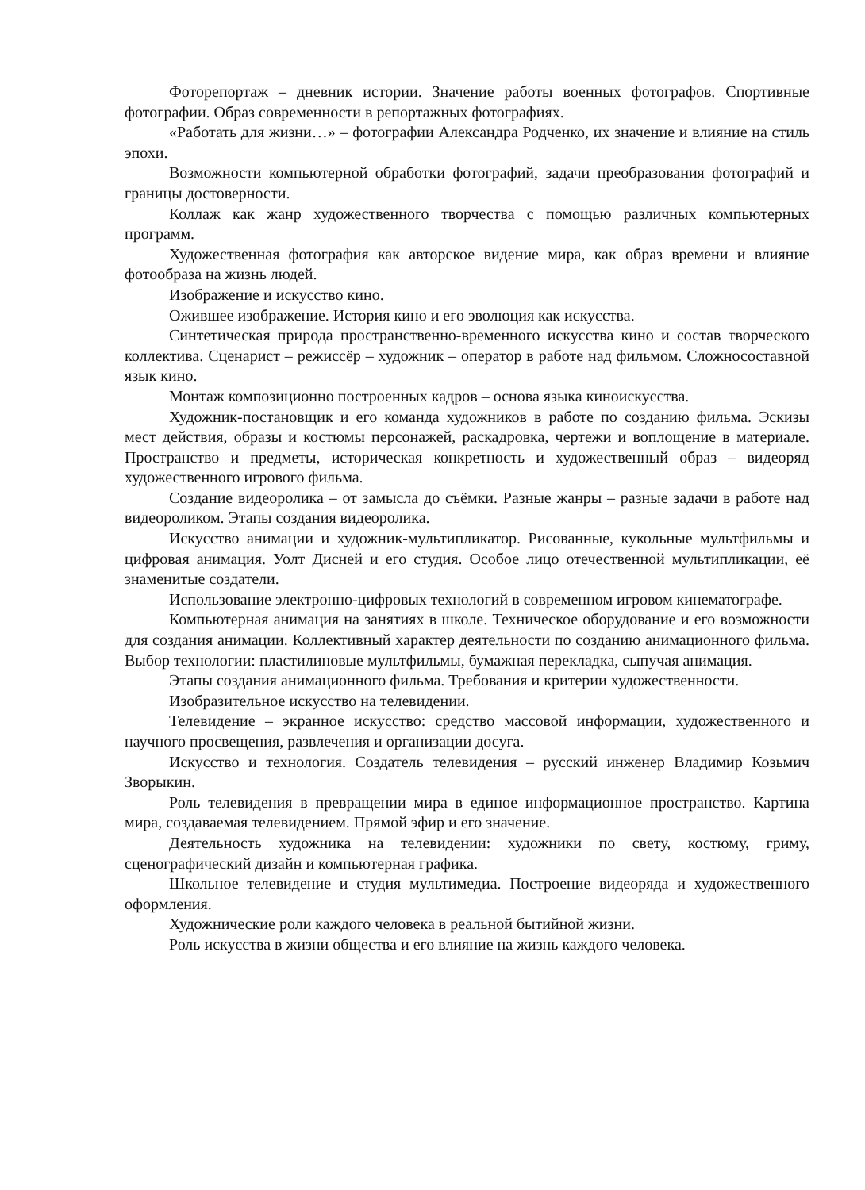Фоторепортаж – дневник истории. Значение работы военных фотографов. Спортивные фотографии. Образ современности в репортажных фотографиях.
«Работать для жизни…» – фотографии Александра Родченко, их значение и влияние на стиль эпохи.
Возможности компьютерной обработки фотографий, задачи преобразования фотографий и границы достоверности.
Коллаж как жанр художественного творчества с помощью различных компьютерных программ.
Художественная фотография как авторское видение мира, как образ времени и влияние фотообраза на жизнь людей.
Изображение и искусство кино.
Ожившее изображение. История кино и его эволюция как искусства.
Синтетическая природа пространственно-временного искусства кино и состав творческого коллектива. Сценарист – режиссёр – художник – оператор в работе над фильмом. Сложносоставной язык кино.
Монтаж композиционно построенных кадров – основа языка киноискусства.
Художник-постановщик и его команда художников в работе по созданию фильма. Эскизы мест действия, образы и костюмы персонажей, раскадровка, чертежи и воплощение в материале. Пространство и предметы, историческая конкретность и художественный образ – видеоряд художественного игрового фильма.
Создание видеоролика – от замысла до съёмки. Разные жанры – разные задачи в работе над видеороликом. Этапы создания видеоролика.
Искусство анимации и художник-мультипликатор. Рисованные, кукольные мультфильмы и цифровая анимация. Уолт Дисней и его студия. Особое лицо отечественной мультипликации, её знаменитые создатели.
Использование электронно-цифровых технологий в современном игровом кинематографе.
Компьютерная анимация на занятиях в школе. Техническое оборудование и его возможности для создания анимации. Коллективный характер деятельности по созданию анимационного фильма. Выбор технологии: пластилиновые мультфильмы, бумажная перекладка, сыпучая анимация.
Этапы создания анимационного фильма. Требования и критерии художественности.
Изобразительное искусство на телевидении.
Телевидение – экранное искусство: средство массовой информации, художественного и научного просвещения, развлечения и организации досуга.
Искусство и технология. Создатель телевидения – русский инженер Владимир Козьмич Зворыкин.
Роль телевидения в превращении мира в единое информационное пространство. Картина мира, создаваемая телевидением. Прямой эфир и его значение.
Деятельность художника на телевидении: художники по свету, костюму, гриму, сценографический дизайн и компьютерная графика.
Школьное телевидение и студия мультимедиа. Построение видеоряда и художественного оформления.
Художнические роли каждого человека в реальной бытийной жизни.
Роль искусства в жизни общества и его влияние на жизнь каждого человека.